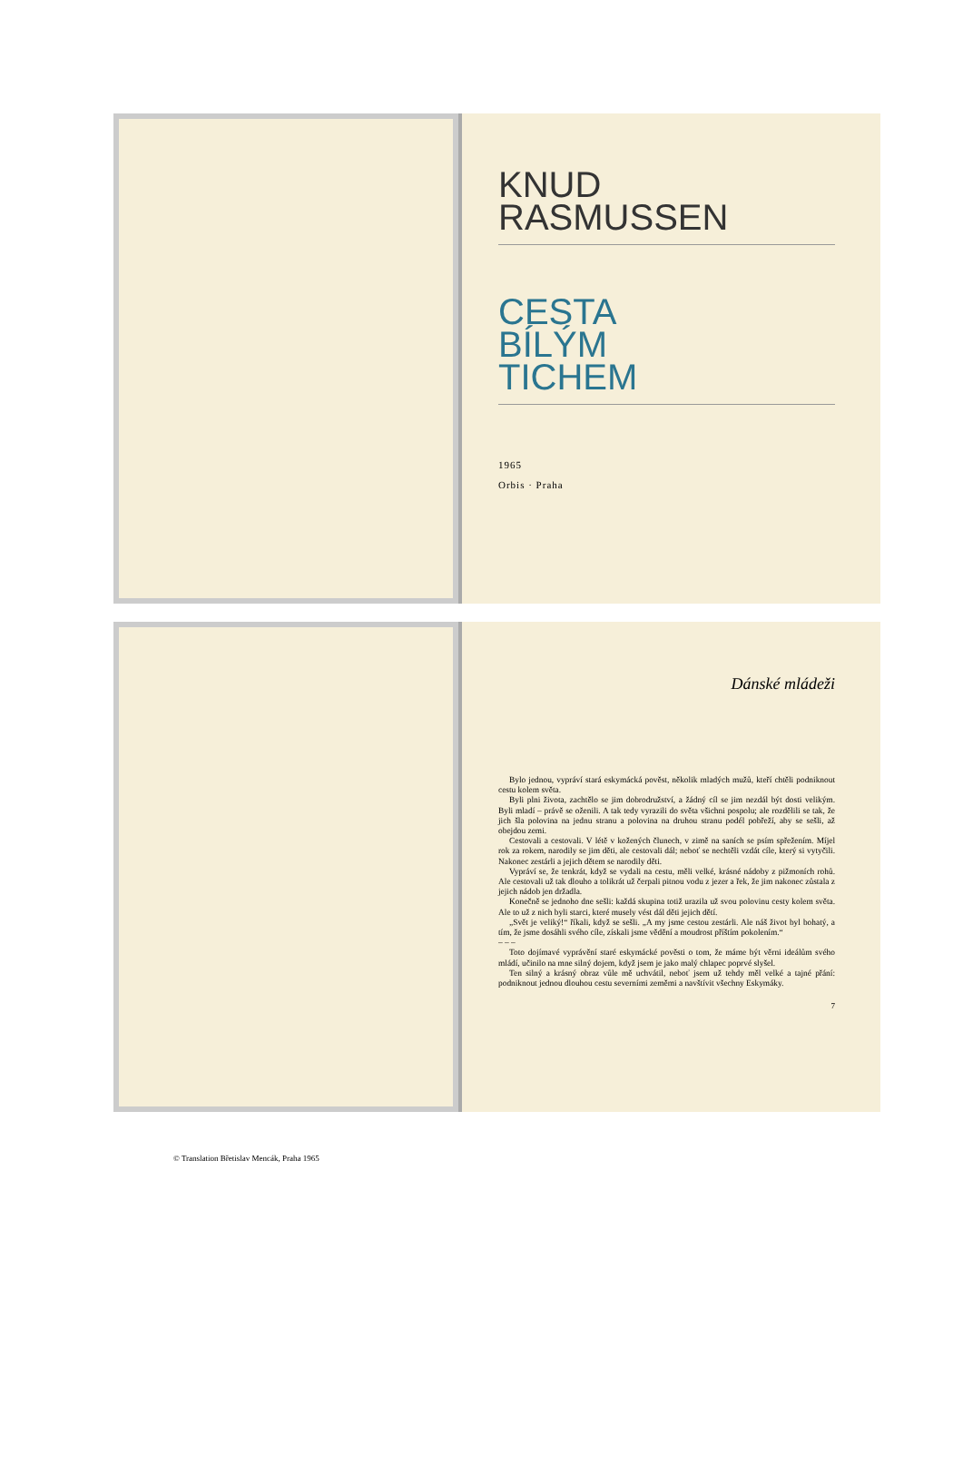KNUD
RASMUSSEN
CESTA
BÍLÝM
TICHEM
1965
Orbis · Praha
© Translation Břetislav Mencák, Praha 1965
Dánské mládeži
Bylo jednou, vypráví stará eskymácká pověst, několik mladých mužů, kteří chtěli podniknout cestu kolem světa.
Byli plni života, zachtělo se jim dobrodružství, a žádný cíl se jim nezdál být dosti velikým. Byli mladí – právě se oženili. A tak tedy vyrazili do světa všichni pospolu; ale rozdělili se tak, že jich šla polovina na jednu stranu a polovina na druhou stranu podél pobřeží, aby se sešli, až obejdou zemi.
Cestovali a cestovali. V létě v kožených člunech, v zimě na saních se psím spřežením. Míjel rok za rokem, narodily se jim děti, ale cestovali dál; neboť se nechtěli vzdát cíle, který si vytyčili. Nakonec zestárli a jejich dětem se narodily děti.
Vypráví se, že tenkrát, když se vydali na cestu, měli velké, krásné nádoby z pižmoních rohů. Ale cestovali už tak dlouho a tolikrát už čerpali pitnou vodu z jezer a řek, že jim nakonec zůstala z jejich nádob jen držadla.
Konečně se jednoho dne sešli: každá skupina totiž urazila už svou polovinu cesty kolem světa. Ale to už z nich byli starci, které musely vést dál děti jejich dětí.
„Svět je veliký!“ říkali, když se sešli. „A my jsme cestou zestárli. Ale náš život byl bohatý, a tím, že jsme dosáhli svého cíle, získali jsme vědění a moudrost příštím pokolením.“
– – –
Toto dojímavé vyprávění staré eskymácké pověsti o tom, že máme být věrni ideálům svého mládí, učinilo na mne silný dojem, když jsem je jako malý chlapec poprvé slyšel.
Ten silný a krásný obraz vůle mě uchvátil, neboť jsem už tehdy měl velké a tajné přání: podniknout jednou dlouhou cestu severními zeměmi a navštívit všechny Eskymáky.
7